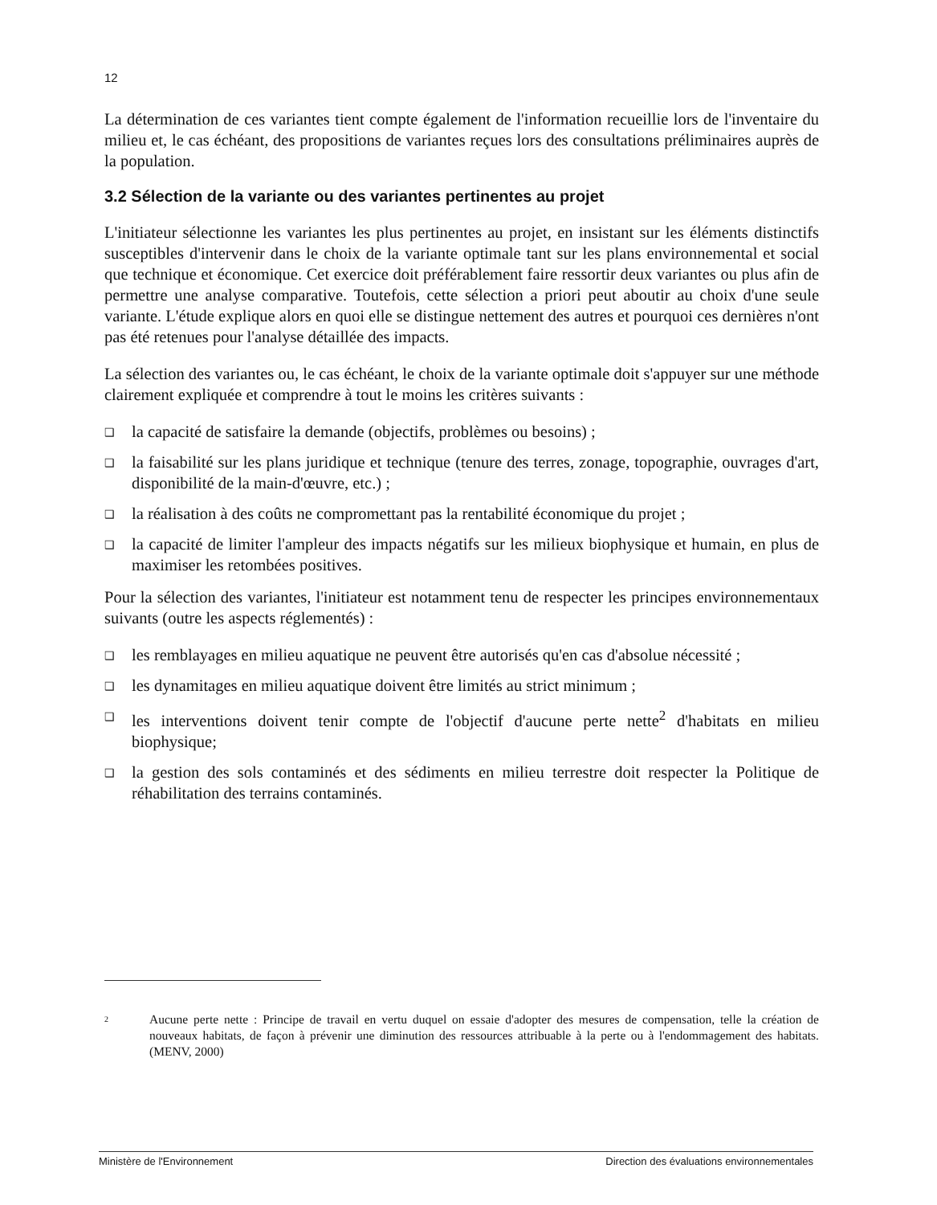12
La détermination de ces variantes tient compte également de l'information recueillie lors de l'inventaire du milieu et, le cas échéant, des propositions de variantes reçues lors des consultations préliminaires auprès de la population.
3.2 Sélection de la variante ou des variantes pertinentes au projet
L'initiateur sélectionne les variantes les plus pertinentes au projet, en insistant sur les éléments distinctifs susceptibles d'intervenir dans le choix de la variante optimale tant sur les plans environnemental et social que technique et économique. Cet exercice doit préférablement faire ressortir deux variantes ou plus afin de permettre une analyse comparative. Toutefois, cette sélection a priori peut aboutir au choix d'une seule variante. L'étude explique alors en quoi elle se distingue nettement des autres et pourquoi ces dernières n'ont pas été retenues pour l'analyse détaillée des impacts.
La sélection des variantes ou, le cas échéant, le choix de la variante optimale doit s'appuyer sur une méthode clairement expliquée et comprendre à tout le moins les critères suivants :
❑ la capacité de satisfaire la demande (objectifs, problèmes ou besoins) ;
❑ la faisabilité sur les plans juridique et technique (tenure des terres, zonage, topographie, ouvrages d'art, disponibilité de la main-d'œuvre, etc.) ;
❑ la réalisation à des coûts ne compromettant pas la rentabilité économique du projet ;
❑ la capacité de limiter l'ampleur des impacts négatifs sur les milieux biophysique et humain, en plus de maximiser les retombées positives.
Pour la sélection des variantes, l'initiateur est notamment tenu de respecter les principes environnementaux suivants (outre les aspects réglementés) :
❑ les remblayages en milieu aquatique ne peuvent être autorisés qu'en cas d'absolue nécessité ;
❑ les dynamitages en milieu aquatique doivent être limités au strict minimum ;
❑ les interventions doivent tenir compte de l'objectif d'aucune perte nette<sup>2</sup> d'habitats en milieu biophysique;
❑ la gestion des sols contaminés et des sédiments en milieu terrestre doit respecter la Politique de réhabilitation des terrains contaminés.
2
Aucune perte nette : Principe de travail en vertu duquel on essaie d'adopter des mesures de compensation, telle la création de nouveaux habitats, de façon à prévenir une diminution des ressources attribuable à la perte ou à l'endommagement des habitats.(MENV, 2000)
Ministère de l'Environnement Direction des évaluations environnementales